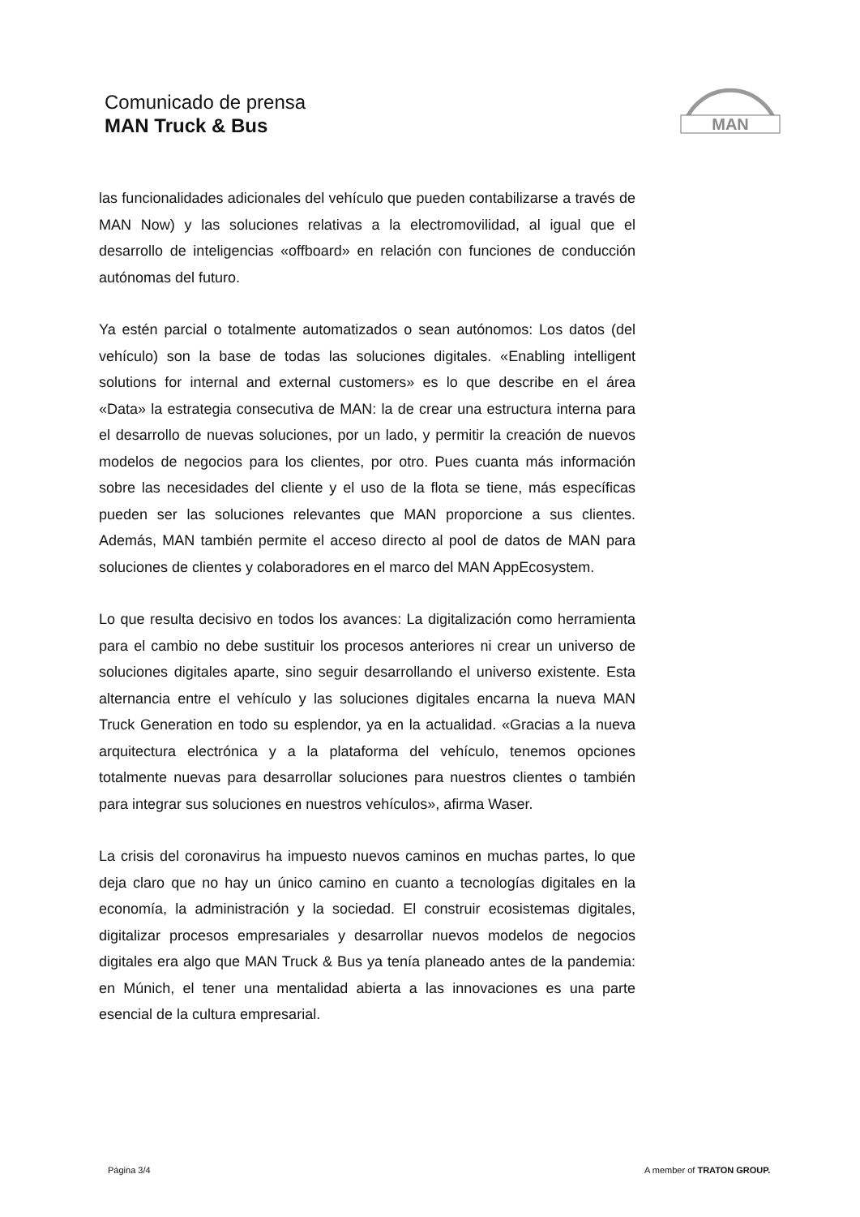Comunicado de prensa
MAN Truck & Bus
MAN
las funcionalidades adicionales del vehículo que pueden contabilizarse a través de MAN Now) y las soluciones relativas a la electromovilidad, al igual que el desarrollo de inteligencias «offboard» en relación con funciones de conducción autónomas del futuro.
Ya estén parcial o totalmente automatizados o sean autónomos: Los datos (del vehículo) son la base de todas las soluciones digitales. «Enabling intelligent solutions for internal and external customers» es lo que describe en el área «Data» la estrategia consecutiva de MAN: la de crear una estructura interna para el desarrollo de nuevas soluciones, por un lado, y permitir la creación de nuevos modelos de negocios para los clientes, por otro. Pues cuanta más información sobre las necesidades del cliente y el uso de la flota se tiene, más específicas pueden ser las soluciones relevantes que MAN proporcione a sus clientes. Además, MAN también permite el acceso directo al pool de datos de MAN para soluciones de clientes y colaboradores en el marco del MAN AppEcosystem.
Lo que resulta decisivo en todos los avances: La digitalización como herramienta para el cambio no debe sustituir los procesos anteriores ni crear un universo de soluciones digitales aparte, sino seguir desarrollando el universo existente. Esta alternancia entre el vehículo y las soluciones digitales encarna la nueva MAN Truck Generation en todo su esplendor, ya en la actualidad. «Gracias a la nueva arquitectura electrónica y a la plataforma del vehículo, tenemos opciones totalmente nuevas para desarrollar soluciones para nuestros clientes o también para integrar sus soluciones en nuestros vehículos», afirma Waser.
La crisis del coronavirus ha impuesto nuevos caminos en muchas partes, lo que deja claro que no hay un único camino en cuanto a tecnologías digitales en la economía, la administración y la sociedad. El construir ecosistemas digitales, digitalizar procesos empresariales y desarrollar nuevos modelos de negocios digitales era algo que MAN Truck & Bus ya tenía planeado antes de la pandemia: en Múnich, el tener una mentalidad abierta a las innovaciones es una parte esencial de la cultura empresarial.
Página 3/4 A member of TRATON GROUP.